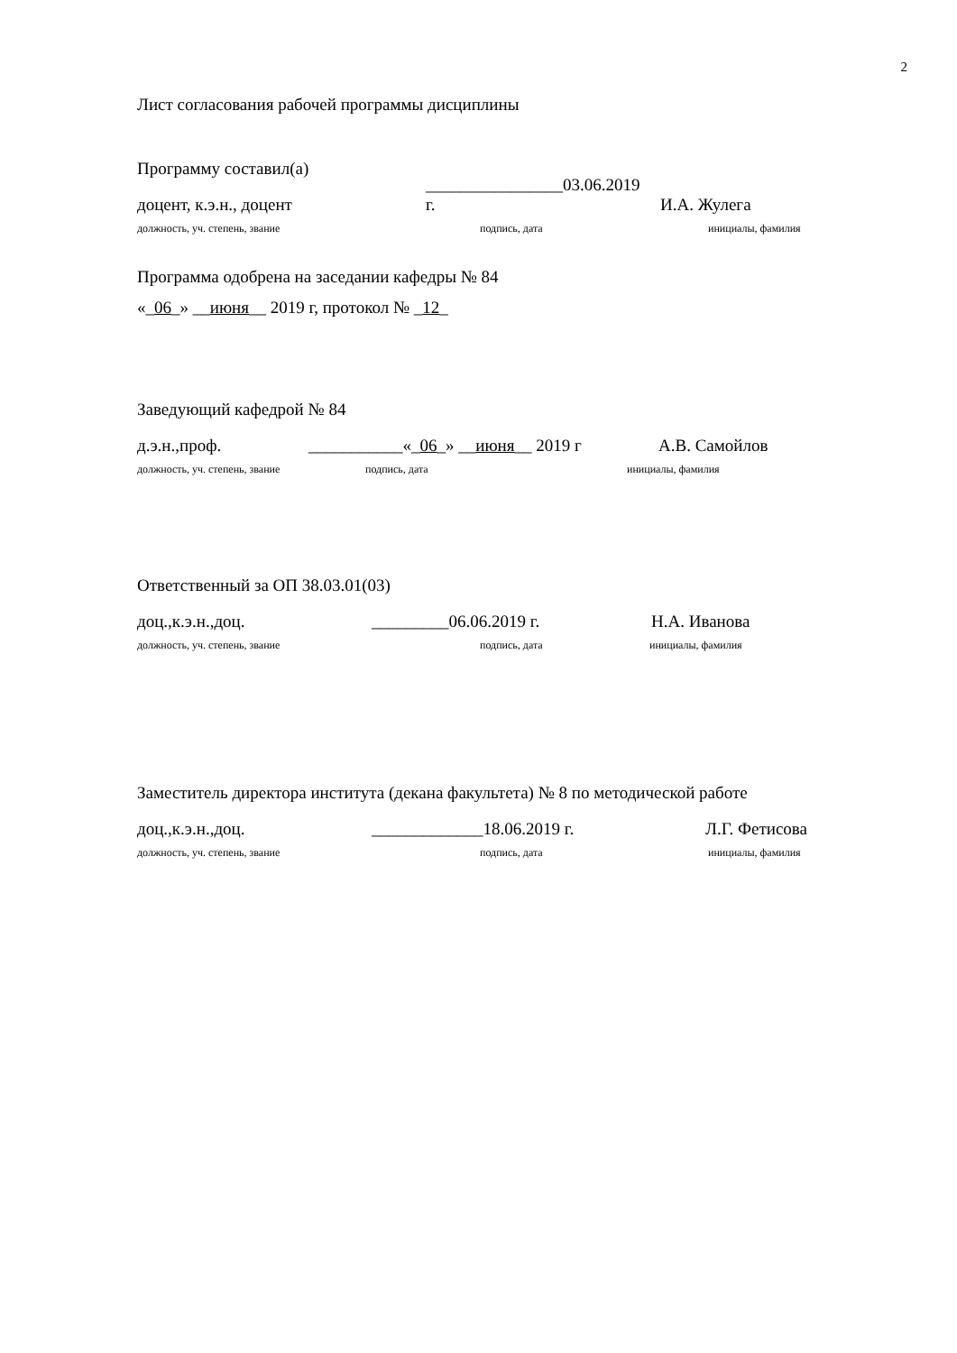2
Лист согласования рабочей программы дисциплины
Программу составил(а)
доцент, к.э.н., доцент ________________03.06.2019 г. И.А. Жулега
должность, уч. степень, звание подпись, дата инициалы, фамилия
Программа одобрена на заседании кафедры № 84
«_06_» __июня__ 2019 г, протокол № _12_
Заведующий кафедрой № 84
д.э.н.,проф. ___________«_06_» __июня__ 2019 г А.В. Самойлов
должность, уч. степень, звание подпись, дата инициалы, фамилия
Ответственный за ОП 38.03.01(03)
доц.,к.э.н.,доц. _________06.06.2019 г. Н.А. Иванова
должность, уч. степень, звание подпись, дата инициалы, фамилия
Заместитель директора института (декана факультета) № 8 по методической работе
доц.,к.э.н.,доц. _____________18.06.2019 г. Л.Г. Фетисова
должность, уч. степень, звание подпись, дата инициалы, фамилия